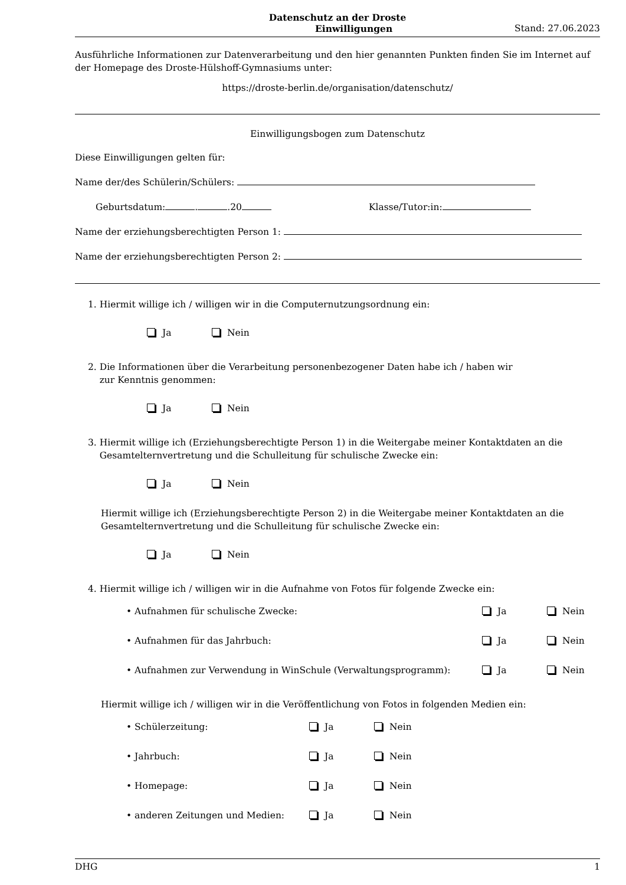Datenschutz an der Droste
Einwilligungen Stand: 27.06.2023
Ausführliche Informationen zur Datenverarbeitung und den hier genannten Punkten finden Sie im Internet auf der Homepage des Droste-Hülshoff-Gymnasiums unter:
https://droste-berlin.de/organisation/datenschutz/
Einwilligungsbogen zum Datenschutz
Diese Einwilligungen gelten für:
Name der/des Schülerin/Schülers:
Geburtsdatum: . .20 Klasse/Tutor:in:
Name der erziehungsberechtigten Person 1:
Name der erziehungsberechtigten Person 2:
1. Hiermit willige ich / willigen wir in die Computernutzungsordnung ein:
Ja Nein
2. Die Informationen über die Verarbeitung personenbezogener Daten habe ich / haben wir
zur Kenntnis genommen:
Ja Nein
3. Hiermit willige ich (Erziehungsberechtigte Person 1) in die Weitergabe meiner Kontaktdaten an die
Gesamtelternvertretung und die Schulleitung für schulische Zwecke ein:
Ja Nein
Hiermit willige ich (Erziehungsberechtigte Person 2) in die Weitergabe meiner Kontaktdaten an die Gesamtelternvertretung und die Schulleitung für schulische Zwecke ein:
Ja Nein
4. Hiermit willige ich / willigen wir in die Aufnahme von Fotos für folgende Zwecke ein:
• Aufnahmen für schulische Zwecke: Ja Nein
• Aufnahmen für das Jahrbuch: Ja Nein
• Aufnahmen zur Verwendung in WinSchule (Verwaltungsprogramm): Ja Nein
Hiermit willige ich / willigen wir in die Veröffentlichung von Fotos in folgenden Medien ein:
• Schülerzeitung: Ja Nein
• Jahrbuch: Ja Nein
• Homepage: Ja Nein
• anderen Zeitungen und Medien: Ja Nein
DHG 1